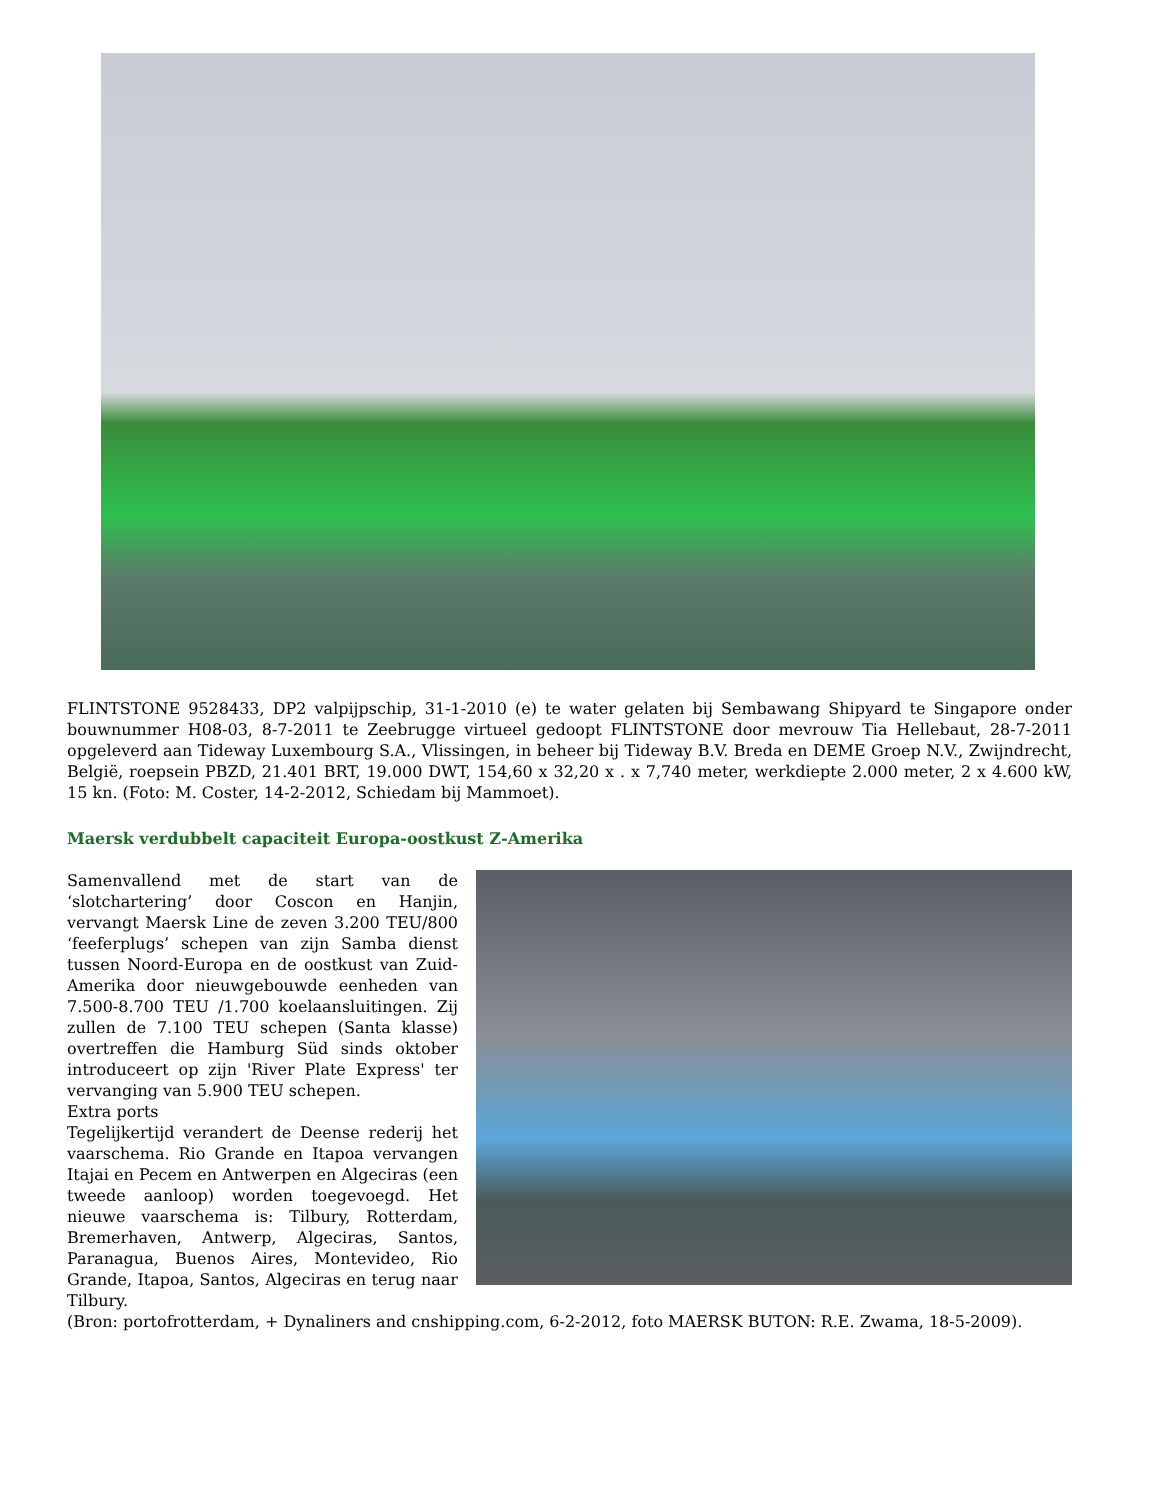FLINTSTONE 9528433, DP2 valpijpschip, 31-1-2010 (e) te water gelaten bij Sembawang Shipyard te Singapore onder bouwnummer H08-03, 8-7-2011 te Zeebrugge virtueel gedoopt FLINTSTONE door mevrouw Tia Hellebaut, 28-7-2011 opgeleverd aan Tideway Luxembourg S.A., Vlissingen, in beheer bij Tideway B.V. Breda en DEME Groep N.V., Zwijndrecht, België, roepsein PBZD, 21.401 BRT, 19.000 DWT, 154,60 x 32,20 x . x 7,740 meter, werkdiepte 2.000 meter, 2 x 4.600 kW, 15 kn. (Foto: M. Coster, 14-2-2012, Schiedam bij Mammoet).
Maersk verdubbelt capaciteit Europa-oostkust Z-Amerika
Samenvallend met de start van de ‘slotchartering’ door Coscon en Hanjin, vervangt Maersk Line de zeven 3.200 TEU/800 ‘feeferplugs’ schepen van zijn Samba dienst tussen Noord-Europa en de oostkust van Zuid-Amerika door nieuwgebouwde eenheden van 7.500-8.700 TEU /1.700 koelaansluitingen. Zij zullen de 7.100 TEU schepen (Santa klasse) overtreffen die Hamburg Süd sinds oktober introduceert op zijn 'River Plate Express' ter vervanging van 5.900 TEU schepen.
Extra ports
Tegelijkertijd verandert de Deense rederij het vaarschema. Rio Grande en Itapoa vervangen Itajai en Pecem en Antwerpen en Algeciras (een tweede aanloop) worden toegevoegd. Het nieuwe vaarschema is: Tilbury, Rotterdam, Bremerhaven, Antwerp, Algeciras, Santos, Paranagua, Buenos Aires, Montevideo, Rio Grande, Itapoa, Santos, Algeciras en terug naar Tilbury.
(Bron: portofrotterdam, + Dynaliners and cnshipping.com, 6-2-2012, foto MAERSK BUTON: R.E. Zwama, 18-5-2009).